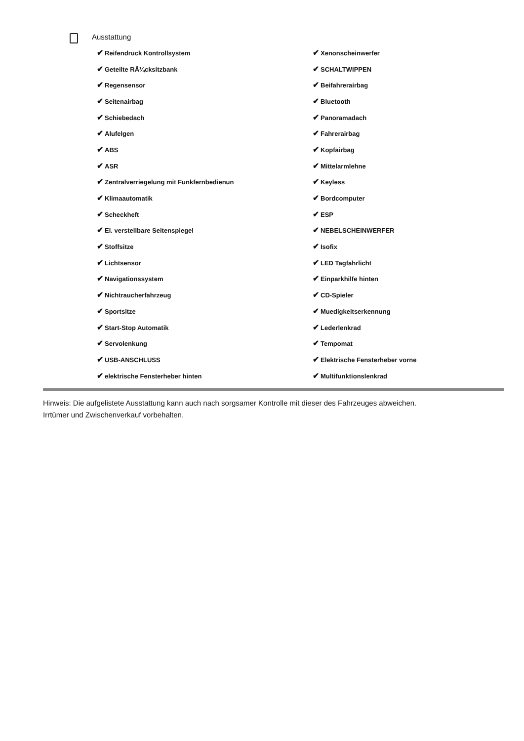Ausstattung
| ✔ Reifendruck Kontrollsystem | ✔ Xenonscheinwerfer |
| ✔ Geteilte RÃ¼cksitzbank | ✔ SCHALTWIPPEN |
| ✔ Regensensor | ✔ Beifahrerairbag |
| ✔ Seitenairbag | ✔ Bluetooth |
| ✔ Schiebedach | ✔ Panoramadach |
| ✔ Alufelgen | ✔ Fahrerairbag |
| ✔ ABS | ✔ Kopfairbag |
| ✔ ASR | ✔ Mittelarmlehne |
| ✔ Zentralverriegelung mit Funkfernbedienun | ✔ Keyless |
| ✔ Klimaautomatik | ✔ Bordcomputer |
| ✔ Scheckheft | ✔ ESP |
| ✔ El. verstellbare Seitenspiegel | ✔ NEBELSCHEINWERFER |
| ✔ Stoffsitze | ✔ Isofix |
| ✔ Lichtsensor | ✔ LED Tagfahrlicht |
| ✔ Navigationssystem | ✔ Einparkhilfe hinten |
| ✔ Nichtraucherfahrzeug | ✔ CD-Spieler |
| ✔ Sportsitze | ✔ Muedigkeitserkennung |
| ✔ Start-Stop Automatik | ✔ Lederlenkrad |
| ✔ Servolenkung | ✔ Tempomat |
| ✔ USB-ANSCHLUSS | ✔ Elektrische Fensterheber vorne |
| ✔ elektrische Fensterheber hinten | ✔ Multifunktionslenkrad |
Hinweis: Die aufgelistete Ausstattung kann auch nach sorgsamer Kontrolle mit dieser des Fahrzeuges abweichen. Irrtümer und Zwischenverkauf vorbehalten.